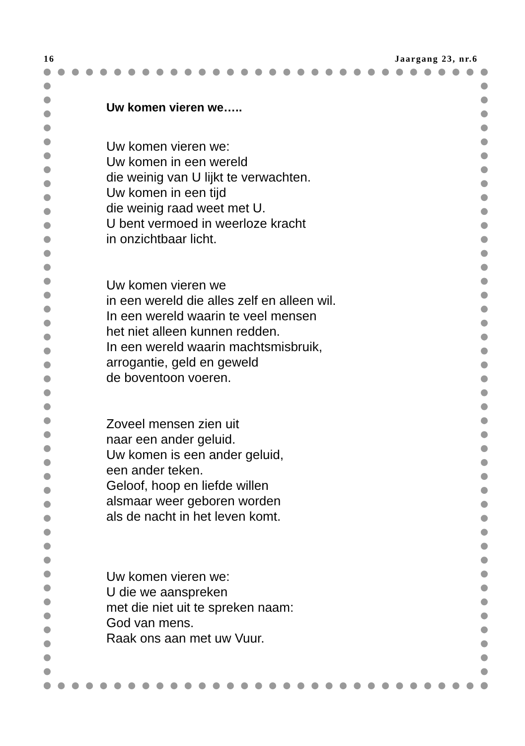16 Jaargang 23, nr.6
Uw komen vieren we…..
Uw komen vieren we:
Uw komen in een wereld
die weinig van U lijkt te verwachten.
Uw komen in een tijd
die weinig raad weet met U.
U bent vermoed in weerloze kracht
in onzichtbaar licht.
Uw komen vieren we
in een wereld die alles zelf en alleen wil.
In een wereld waarin te veel mensen
het niet alleen kunnen redden.
In een wereld waarin machtsmisbruik,
arrogantie, geld en geweld
de boventoon voeren.
Zoveel mensen zien uit
naar een ander geluid.
Uw komen is een ander geluid,
een ander teken.
Geloof, hoop en liefde willen
alsmaar weer geboren worden
als de nacht in het leven komt.
Uw komen vieren we:
U die we aanspreken
met die niet uit te spreken naam:
God van mens.
Raak ons aan met uw Vuur.